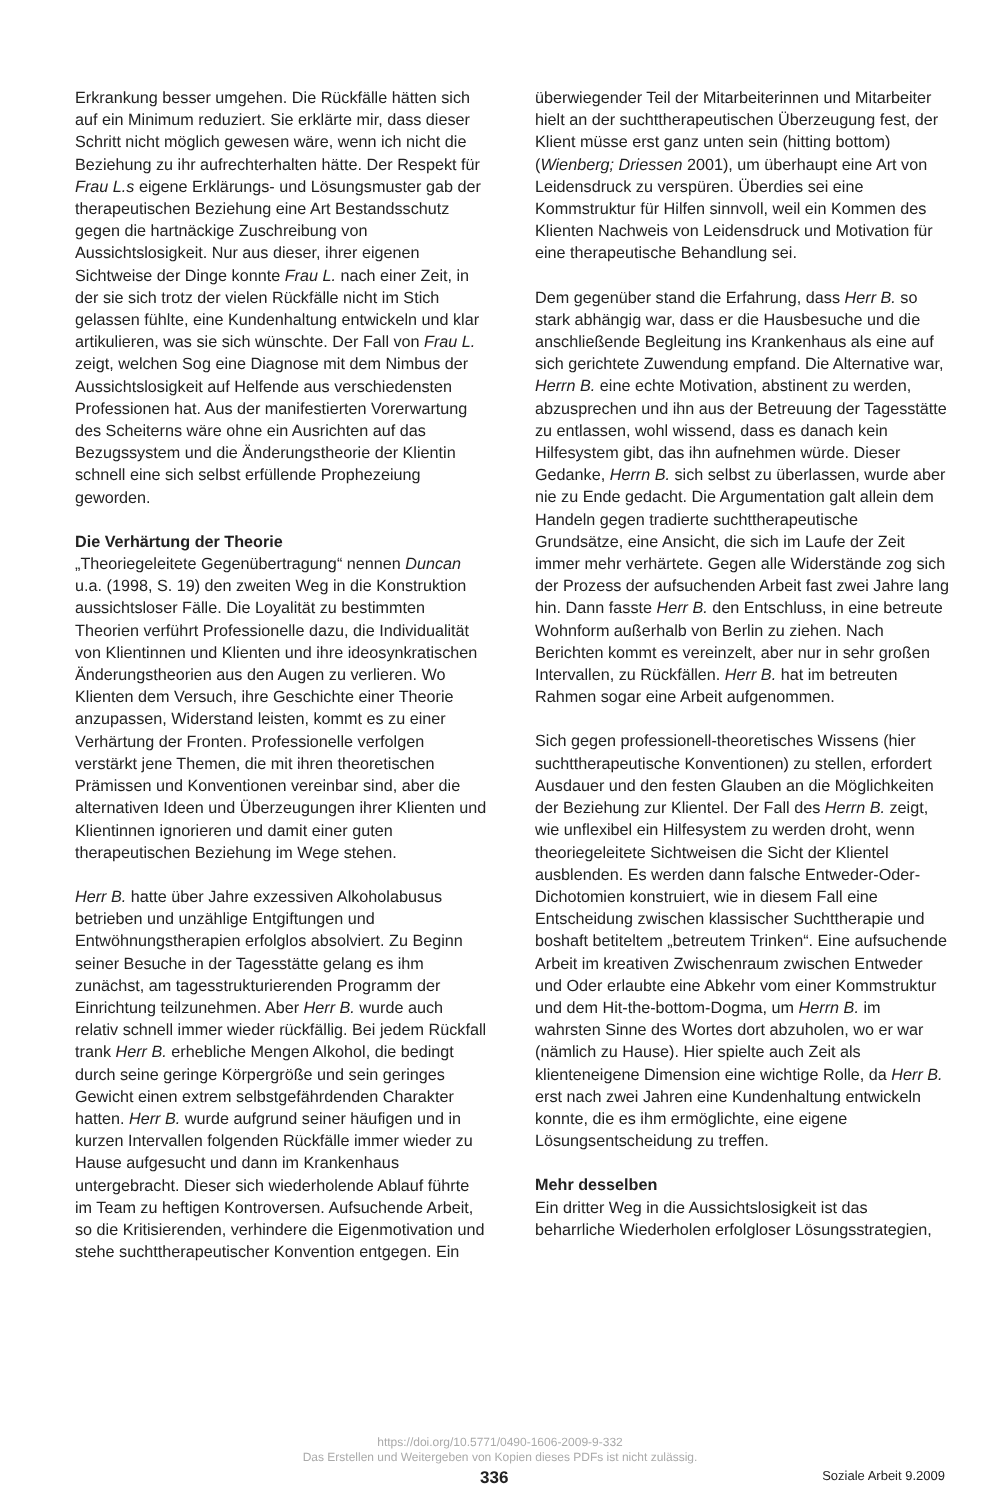Erkrankung besser umgehen. Die Rückfälle hätten sich auf ein Minimum reduziert. Sie erklärte mir, dass dieser Schritt nicht möglich gewesen wäre, wenn ich nicht die Beziehung zu ihr aufrechterhalten hätte. Der Respekt für Frau L.s eigene Erklärungs- und Lösungsmuster gab der therapeutischen Beziehung eine Art Bestandsschutz gegen die hartnäckige Zuschreibung von Aussichtslosigkeit. Nur aus dieser, ihrer eigenen Sichtweise der Dinge konnte Frau L. nach einer Zeit, in der sie sich trotz der vielen Rückfälle nicht im Stich gelassen fühlte, eine Kundenhaltung entwickeln und klar artikulieren, was sie sich wünschte. Der Fall von Frau L. zeigt, welchen Sog eine Diagnose mit dem Nimbus der Aussichtslosigkeit auf Helfende aus verschiedensten Professionen hat. Aus der manifestierten Vorerwartung des Scheiterns wäre ohne ein Ausrichten auf das Bezugssystem und die Änderungstheorie der Klientin schnell eine sich selbst erfüllende Prophezeiung geworden.
Die Verhärtung der Theorie
„Theoriegeleitete Gegenübertragung“ nennen Duncan u.a. (1998, S. 19) den zweiten Weg in die Konstruktion aussichtsloser Fälle. Die Loyalität zu bestimmten Theorien verführt Professionelle dazu, die Individualität von Klientinnen und Klienten und ihre ideosynkratischen Änderungstheorien aus den Augen zu verlieren. Wo Klienten dem Versuch, ihre Geschichte einer Theorie anzupassen, Widerstand leisten, kommt es zu einer Verhärtung der Fronten. Professionelle verfolgen verstärkt jene Themen, die mit ihren theoretischen Prämissen und Konventionen vereinbar sind, aber die alternativen Ideen und Überzeugungen ihrer Klienten und Klientinnen ignorieren und damit einer guten therapeutischen Beziehung im Wege stehen.
Herr B. hatte über Jahre exzessiven Alkoholabusus betrieben und unzählige Entgiftungen und Entwöhnungstherapien erfolglos absolviert. Zu Beginn seiner Besuche in der Tagesstätte gelang es ihm zunächst, am tagesstrukturierenden Programm der Einrichtung teilzunehmen. Aber Herr B. wurde auch relativ schnell immer wieder rückfällig. Bei jedem Rückfall trank Herr B. erhebliche Mengen Alkohol, die bedingt durch seine geringe Körpergröße und sein geringes Gewicht einen extrem selbstgefährdenden Charakter hatten. Herr B. wurde aufgrund seiner häufigen und in kurzen Intervallen folgenden Rückfälle immer wieder zu Hause aufgesucht und dann im Krankenhaus untergebracht. Dieser sich wiederholende Ablauf führte im Team zu heftigen Kontroversen. Aufsuchende Arbeit, so die Kritisierenden, verhindere die Eigenmotivation und stehe suchttherapeutischer Konvention entgegen. Ein
überwiegender Teil der Mitarbeiterinnen und Mitarbeiter hielt an der suchttherapeutischen Überzeugung fest, der Klient müsse erst ganz unten sein (hitting bottom) (Wienberg; Driessen 2001), um überhaupt eine Art von Leidensdruck zu verspüren. Überdies sei eine Kommstruktur für Hilfen sinnvoll, weil ein Kommen des Klienten Nachweis von Leidensdruck und Motivation für eine therapeutische Behandlung sei.
Dem gegenüber stand die Erfahrung, dass Herr B. so stark abhängig war, dass er die Hausbesuche und die anschließende Begleitung ins Krankenhaus als eine auf sich gerichtete Zuwendung empfand. Die Alternative war, Herrn B. eine echte Motivation, abstinent zu werden, abzusprechen und ihn aus der Betreuung der Tagesstätte zu entlassen, wohl wissend, dass es danach kein Hilfesystem gibt, das ihn aufnehmen würde. Dieser Gedanke, Herrn B. sich selbst zu überlassen, wurde aber nie zu Ende gedacht. Die Argumentation galt allein dem Handeln gegen tradierte suchttherapeutische Grundsätze, eine Ansicht, die sich im Laufe der Zeit immer mehr verhärtete. Gegen alle Widerstände zog sich der Prozess der aufsuchenden Arbeit fast zwei Jahre lang hin. Dann fasste Herr B. den Entschluss, in eine betreute Wohnform außerhalb von Berlin zu ziehen. Nach Berichten kommt es vereinzelt, aber nur in sehr großen Intervallen, zu Rückfällen. Herr B. hat im betreuten Rahmen sogar eine Arbeit aufgenommen.
Sich gegen professionell-theoretisches Wissens (hier suchttherapeutische Konventionen) zu stellen, erfordert Ausdauer und den festen Glauben an die Möglichkeiten der Beziehung zur Klientel. Der Fall des Herrn B. zeigt, wie unflexibel ein Hilfesystem zu werden droht, wenn theoriegeleitete Sichtweisen die Sicht der Klientel ausblenden. Es werden dann falsche Entweder-Oder-Dichotomien konstruiert, wie in diesem Fall eine Entscheidung zwischen klassischer Suchttherapie und boshaft betiteltem „betreutem Trinken“. Eine aufsuchende Arbeit im kreativen Zwischenraum zwischen Entweder und Oder erlaubte eine Abkehr vom einer Kommstruktur und dem Hit-the-bottom-Dogma, um Herrn B. im wahrsten Sinne des Wortes dort abzuholen, wo er war (nämlich zu Hause). Hier spielte auch Zeit als klienteneigene Dimension eine wichtige Rolle, da Herr B. erst nach zwei Jahren eine Kundenhaltung entwickeln konnte, die es ihm ermöglichte, eine eigene Lösungsentscheidung zu treffen.
Mehr desselben
Ein dritter Weg in die Aussichtslosigkeit ist das beharrliche Wiederholen erfolgloser Lösungsstrategien,
https://doi.org/10.5771/0490-1606-2009-9-332
Das Erstellen und Weitergeben von Kopien dieses PDFs ist nicht zulässig.
336 Soziale Arbeit 9.2009